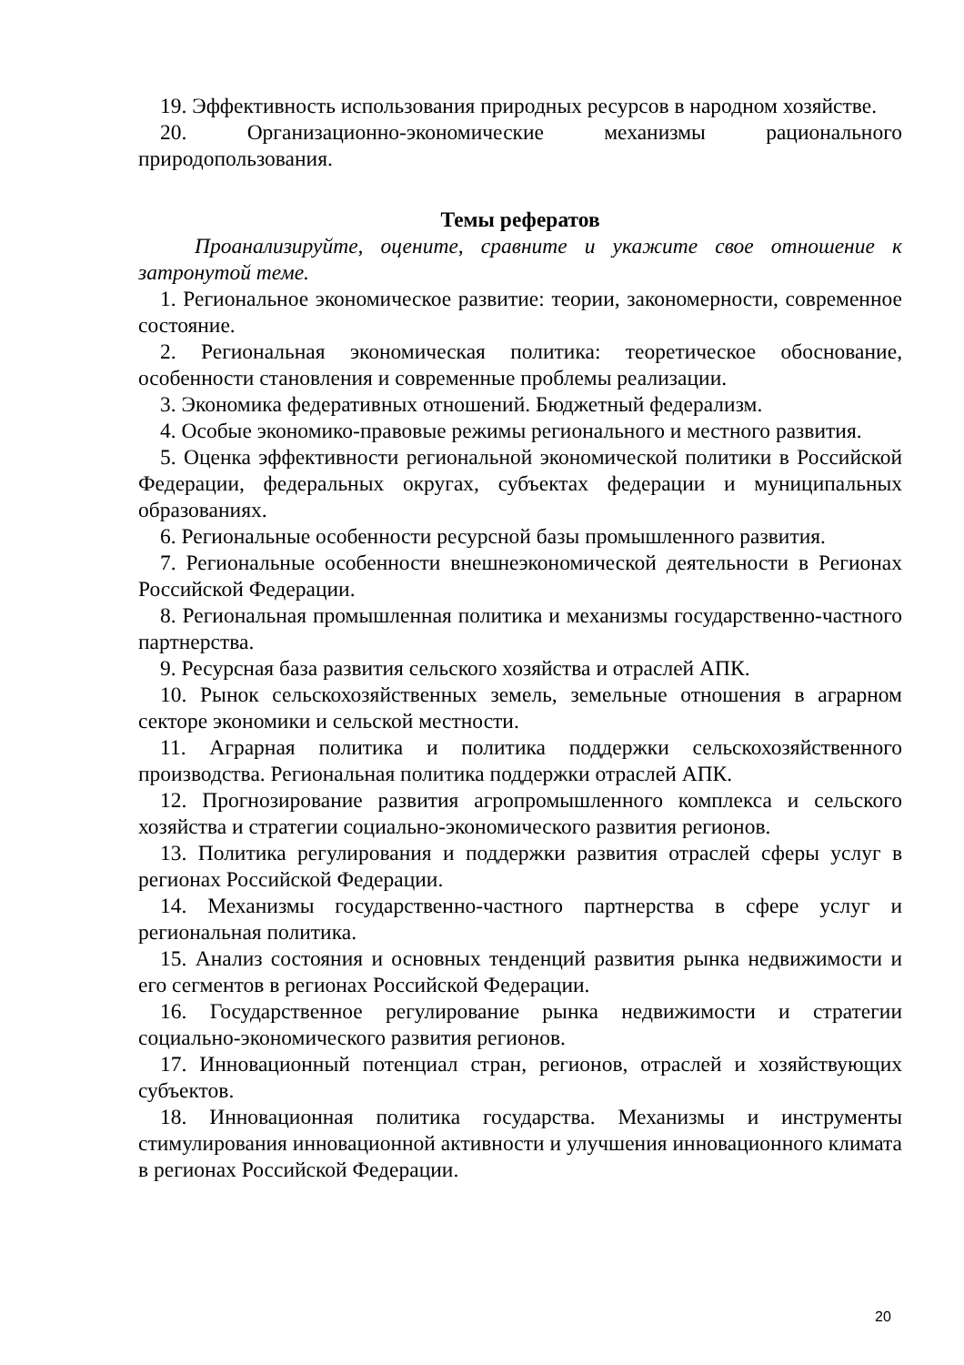19. Эффективность использования природных ресурсов в народном хозяйстве.
20. Организационно-экономические механизмы рационального природопользования.
Темы рефератов
Проанализируйте, оцените, сравните и укажите свое отношение к затронутой теме.
1. Региональное экономическое развитие: теории, закономерности, современное состояние.
2. Региональная экономическая политика: теоретическое обоснование, особенности становления и современные проблемы реализации.
3. Экономика федеративных отношений. Бюджетный федерализм.
4. Особые экономико-правовые режимы регионального и местного развития.
5. Оценка эффективности региональной экономической политики в Российской Федерации, федеральных округах, субъектах федерации и муниципальных образованиях.
6. Региональные особенности ресурсной базы промышленного развития.
7. Региональные особенности внешнеэкономической деятельности в Регионах Российской Федерации.
8. Региональная промышленная политика и механизмы государственно-частного партнерства.
9. Ресурсная база развития сельского хозяйства и отраслей АПК.
10. Рынок сельскохозяйственных земель, земельные отношения в аграрном секторе экономики и сельской местности.
11. Аграрная политика и политика поддержки сельскохозяйственного производства. Региональная политика поддержки отраслей АПК.
12. Прогнозирование развития агропромышленного комплекса и сельского хозяйства и стратегии социально-экономического развития регионов.
13. Политика регулирования и поддержки развития отраслей сферы услуг в регионах Российской Федерации.
14. Механизмы государственно-частного партнерства в сфере услуг и региональная политика.
15. Анализ состояния и основных тенденций развития рынка недвижимости и его сегментов в регионах Российской Федерации.
16. Государственное регулирование рынка недвижимости и стратегии социально-экономического развития регионов.
17. Инновационный потенциал стран, регионов, отраслей и хозяйствующих субъектов.
18. Инновационная политика государства. Механизмы и инструменты стимулирования инновационной активности и улучшения инновационного климата в регионах Российской Федерации.
20